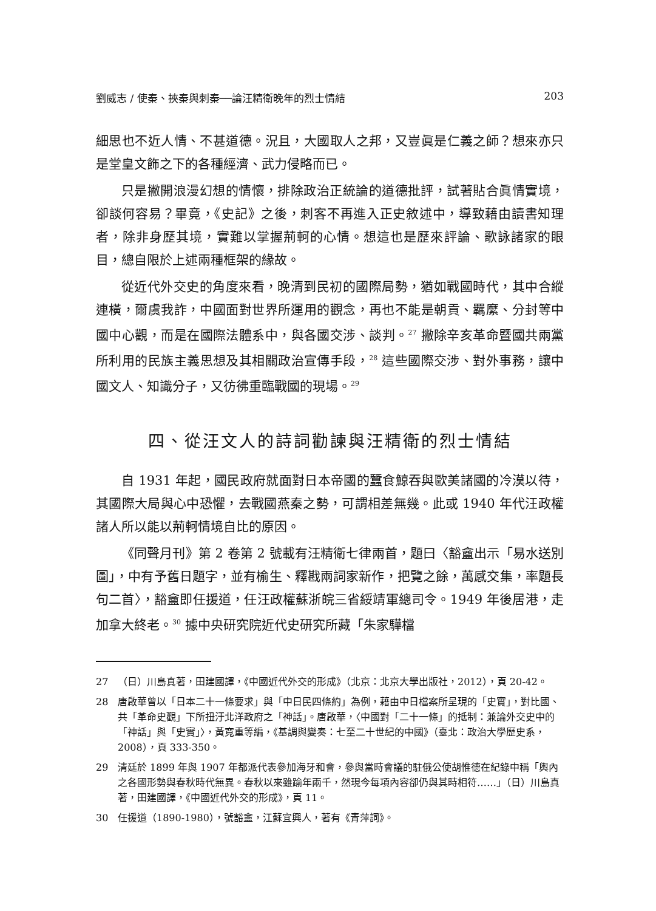劉威志 / 使秦、挾秦與刺秦──論汪精衛晚年的烈士情結 203
細思也不近人情、不甚道德。況且，大國取人之邦，又豈眞是仁義之師？想來亦只是堂皇文飾之下的各種經濟、武力侵略而已。
只是撇開浪漫幻想的情懷，排除政治正統論的道德批評，試著貼合眞情實境，卻談何容易？畢竟，《史記》之後，刺客不再進入正史敘述中，導致藉由讀書知理者，除非身歷其境，實難以掌握荊軻的心情。想這也是歷來評論、歌詠諸家的眼目，總自限於上述兩種框架的緣故。
從近代外交史的角度來看，晚清到民初的國際局勢，猶如戰國時代，其中合縱連橫，爾虞我詐，中國面對世界所運用的觀念，再也不能是朝貢、羈縻、分封等中國中心觀，而是在國際法體系中，與各國交涉、談判。<sup>27</sup> 撇除辛亥革命暨國共兩黨所利用的民族主義思想及其相關政治宣傳手段，<sup>28</sup> 這些國際交涉、對外事務，讓中國文人、知識分子，又彷彿重臨戰國的現場。<sup>29</sup>
四、從汪文人的詩詞勸諫與汪精衛的烈士情結
自 1931 年起，國民政府就面對日本帝國的蠶食鯨吞與歐美諸國的冷漠以待，其國際大局與心中恐懼，去戰國燕秦之勢，可謂相差無幾。此或 1940 年代汪政權諸人所以能以荊軻情境自比的原因。
《同聲月刊》第 2 卷第 2 號載有汪精衛七律兩首，題曰〈豁盦出示「易水送別圖」，中有予舊日題字，並有榆生、釋戡兩詞家新作，把覽之餘，萬感交集，率題長句二首〉，豁盦即任援道，任汪政權蘇浙皖三省綏靖軍總司令。1949 年後居港，走加拿大終老。<sup>30</sup> 據中央研究院近代史研究所藏「朱家驊檔
27 （日）川島真著，田建國譯，《中國近代外交的形成》（北京：北京大學出版社，2012），頁 20-42。
28 唐啟華曾以「日本二十一條要求」與「中日民四條約」為例，藉由中日檔案所呈現的「史實」，對比國、共「革命史觀」下所扭汙北洋政府之「神話」。唐啟華，〈中國對「二十一條」的抵制：兼論外交史中的「神話」與「史實」〉，黃寬重等編，《基調與變奏：七至二十世紀的中國》（臺北：政治大學歷史系，2008），頁 333-350。
29 清廷於 1899 年與 1907 年都派代表參加海牙和會，參與當時會議的駐俄公使胡惟德在紀錄中稱「輿內之各國形勢與春秋時代無異。春秋以來雖踰年兩千，然現今每項內容卻仍與其時相符……」（日）川島真著，田建國譯，《中國近代外交的形成》，頁 11。
30 任援道（1890-1980），號豁盦，江蘇宜興人，著有《青萍詞》。